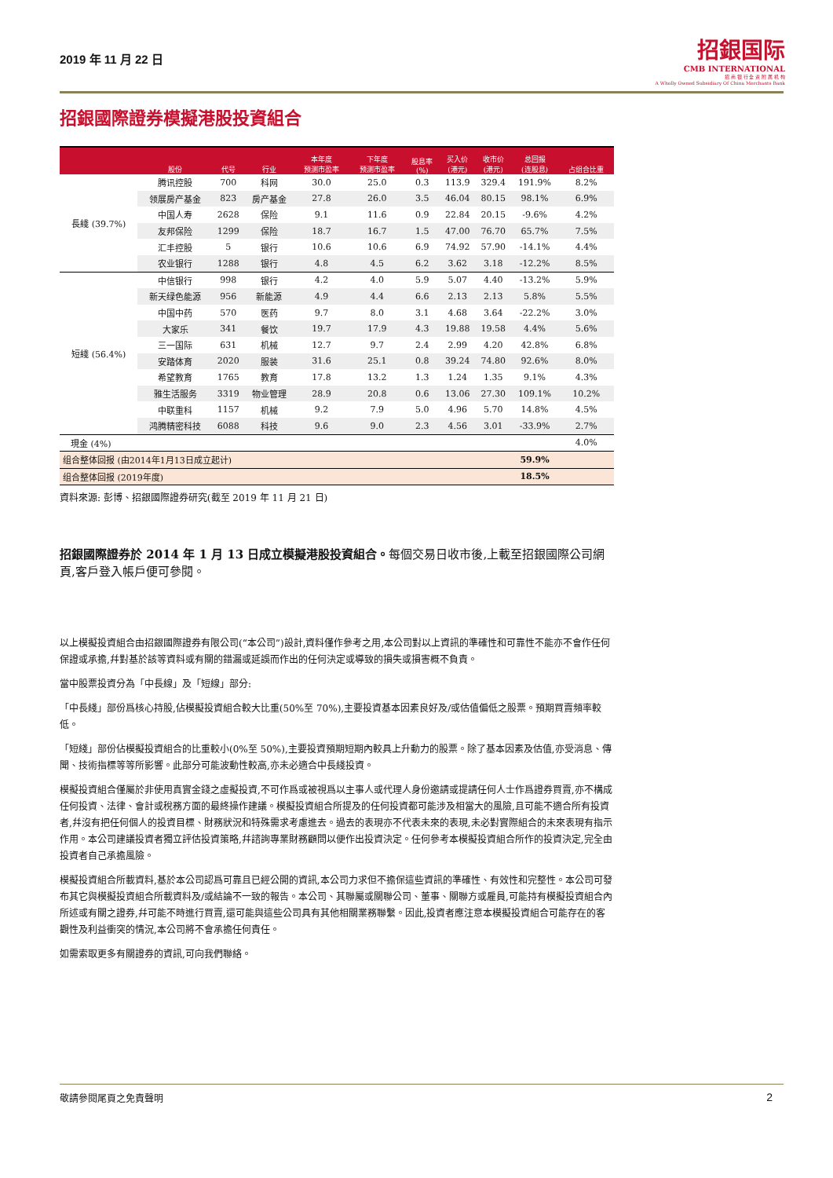2019 年 11 月 22 日
招銀国际
CMB INTERNATIONAL
招 商 银 行 全 资 附 属 机 构
A Wholly Owned Subsidiary Of China Merchants Bank
招銀國際證券模擬港股投資組合
| | 股份 | 代号 | 行业 | 本年度 预测市盈率 | 下年度 预测市盈率 | 股息率 (%) | 买入价 (港元) | 收市价 (港元) | 总回报 (连股息) | 占组合比重 |
| --- | --- | --- | --- | --- | --- | --- | --- | --- | --- | --- |
| 長綫 (39.7%) | 腾讯控股 | 700 | 科网 | 30.0 | 25.0 | 0.3 | 113.9 | 329.4 | 191.9% | 8.2% |
| | 领展房产基金 | 823 | 房产基金 | 27.8 | 26.0 | 3.5 | 46.04 | 80.15 | 98.1% | 6.9% |
| | 中国人寿 | 2628 | 保险 | 9.1 | 11.6 | 0.9 | 22.84 | 20.15 | -9.6% | 4.2% |
| | 友邦保险 | 1299 | 保险 | 18.7 | 16.7 | 1.5 | 47.00 | 76.70 | 65.7% | 7.5% |
| | 汇丰控股 | 5 | 银行 | 10.6 | 10.6 | 6.9 | 74.92 | 57.90 | -14.1% | 4.4% |
| | 农业银行 | 1288 | 银行 | 4.8 | 4.5 | 6.2 | 3.62 | 3.18 | -12.2% | 8.5% |
| 短綫 (56.4%) | 中信银行 | 998 | 银行 | 4.2 | 4.0 | 5.9 | 5.07 | 4.40 | -13.2% | 5.9% |
| | 新天绿色能源 | 956 | 新能源 | 4.9 | 4.4 | 6.6 | 2.13 | 2.13 | 5.8% | 5.5% |
| | 中国中药 | 570 | 医药 | 9.7 | 8.0 | 3.1 | 4.68 | 3.64 | -22.2% | 3.0% |
| | 大家乐 | 341 | 餐饮 | 19.7 | 17.9 | 4.3 | 19.88 | 19.58 | 4.4% | 5.6% |
| | 三一国际 | 631 | 机械 | 12.7 | 9.7 | 2.4 | 2.99 | 4.20 | 42.8% | 6.8% |
| | 安踏体育 | 2020 | 服装 | 31.6 | 25.1 | 0.8 | 39.24 | 74.80 | 92.6% | 8.0% |
| | 希望教育 | 1765 | 教育 | 17.8 | 13.2 | 1.3 | 1.24 | 1.35 | 9.1% | 4.3% |
| | 雅生活服务 | 3319 | 物业管理 | 28.9 | 20.8 | 0.6 | 13.06 | 27.30 | 109.1% | 10.2% |
| | 中联重科 | 1157 | 机械 | 9.2 | 7.9 | 5.0 | 4.96 | 5.70 | 14.8% | 4.5% |
| | 鸿腾精密科技 | 6088 | 科技 | 9.6 | 9.0 | 2.3 | 4.56 | 3.01 | -33.9% | 2.7% |
| 現金 (4%) | | | | | | | | | | 4.0% |
| 组合整体回报 (由2014年1月13日成立起计) | | | | | | | | | 59.9% | |
| 组合整体回报 (2019年度) | | | | | | | | | 18.5% | |
資料來源: 彭博、招銀國際證券研究(截至 2019 年 11 月 21 日)
招銀國際證券於 2014 年 1 月 13 日成立模擬港股投資組合。每個交易日收市後,上載至招銀國際公司網頁,客戶登入帳戶便可參閱。
以上模擬投資組合由招銀國際證券有限公司(“本公司”)設計,資料僅作參考之用,本公司對以上資訊的準確性和可靠性不能亦不會作任何保證或承擔,幷對基於該等資料或有關的錯漏或延誤而作出的任何決定或導致的損失或損害概不負責。
當中股票投資分為「中長線」及「短線」部分:
「中長綫」部份爲核心持股,佔模擬投資組合較大比重(50%至 70%),主要投資基本因素良好及/或估值偏低之股票。預期買賣頻率較低。
「短綫」部份佔模擬投資組合的比重較小(0%至 50%),主要投資預期短期內較具上升動力的股票。除了基本因素及估值,亦受消息、傳聞、技術指標等等所影響。此部分可能波動性較高,亦未必適合中長綫投資。
模擬投資組合僅屬於非使用真實金錢之虛擬投資,不可作爲或被視爲以主事人或代理人身份邀請或提請任何人士作爲證券買賣,亦不構成任何投資、法律、會計或稅務方面的最終操作建議。模擬投資組合所提及的任何投資都可能涉及相當大的風險,且可能不適合所有投資者,幷沒有把任何個人的投資目標、財務狀況和特殊需求考慮進去。過去的表現亦不代表未來的表現,未必對實際組合的未來表現有指示作用。本公司建議投資者獨立評估投資策略,幷諮詢專業財務顧問以便作出投資決定。任何參考本模擬投資組合所作的投資決定,完全由投資者自己承擔風險。
模擬投資組合所載資料,基於本公司認爲可靠且已經公開的資訊,本公司力求但不擔保這些資訊的準確性、有效性和完整性。本公司可發布其它與模擬投資組合所載資料及/或結論不一致的報告。本公司、其聯屬或關聯公司、董事、關聯方或雇員,可能持有模擬投資組合內所述或有關之證券,幷可能不時進行買賣,還可能與這些公司具有其他相關業務聯繫。因此,投資者應注意本模擬投資組合可能存在的客觀性及利益衝突的情況,本公司將不會承擔任何責任。
如需索取更多有關證券的資訊,可向我們聯絡。
敬請參閱尾頁之免責聲明 2